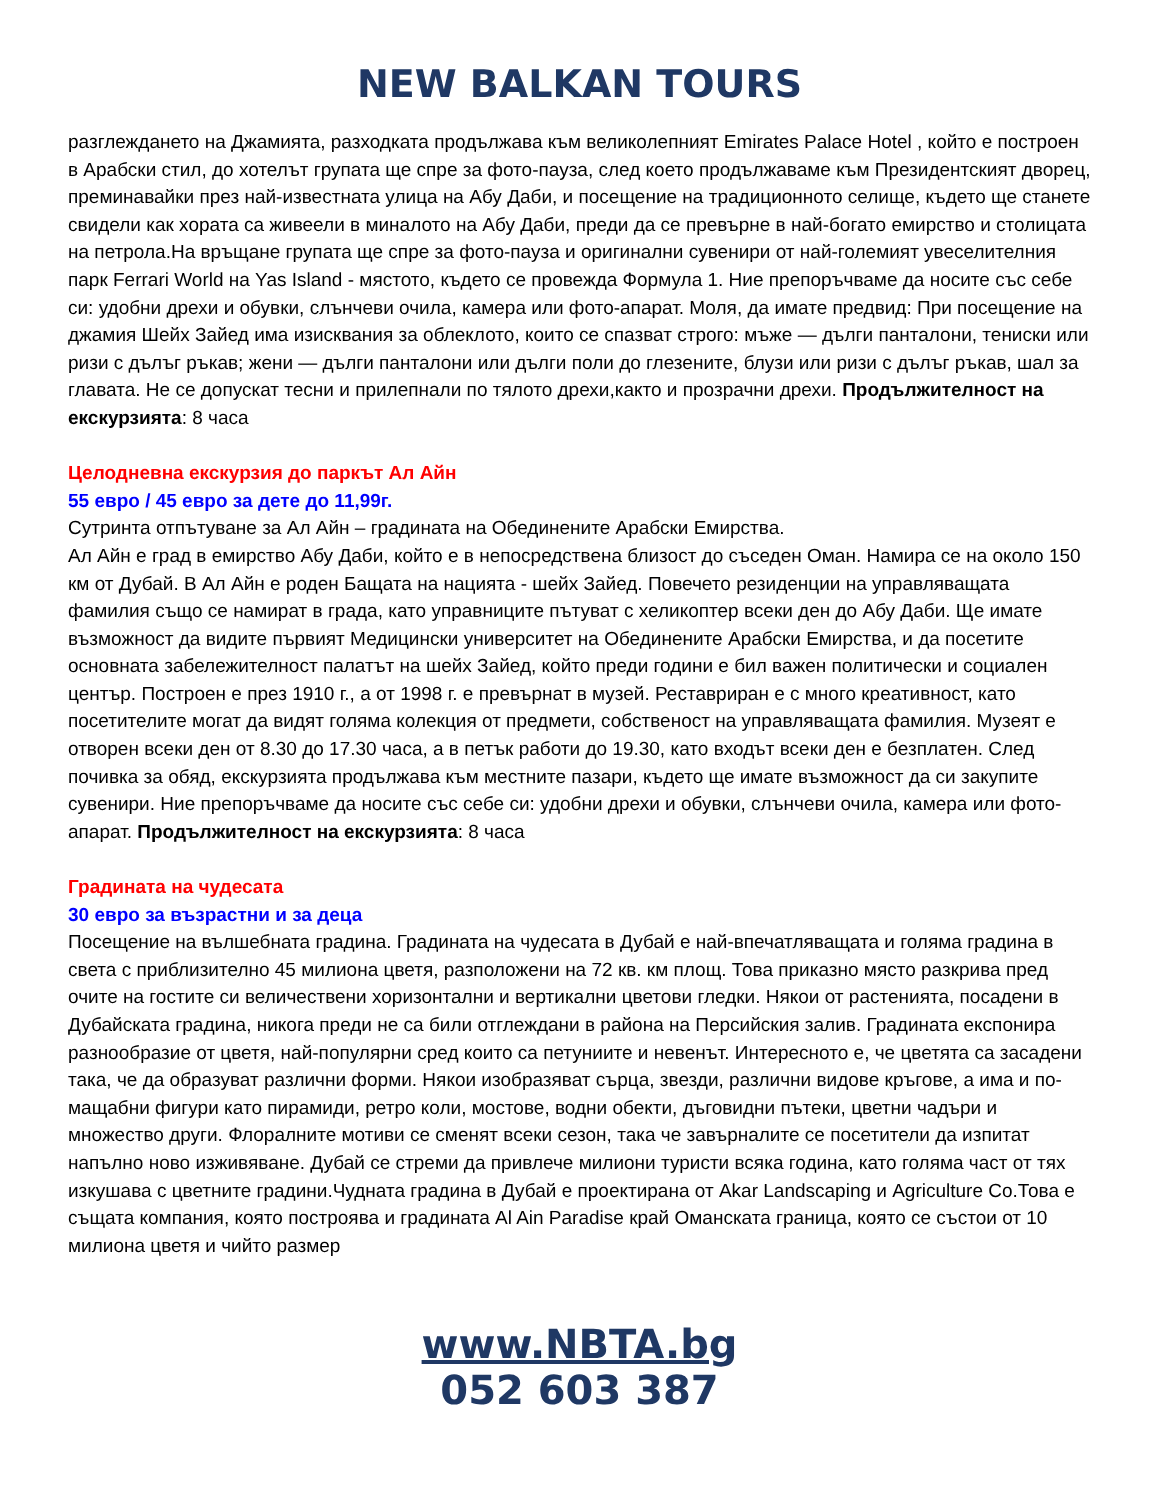NEW BALKAN TOURS
разглеждането на Джамията, разходката продължава към великолепният Emirates Palace Hotel , който е построен в Арабски стил, до хотелът групата ще спре за фото-пауза, след което продължаваме към Президентският дворец, преминавайки през най-известната улица на Абу Даби, и посещение на традиционното селище, където ще станете свидели как хората са живеели в миналото на Абу Даби, преди да се превърне в най-богато емирство и столицата на петрола.На връщане групата ще спре за фото-пауза и оригинални сувенири от най-големият увеселителния парк Ferrari World на Yas Island - мястото, където се провежда Формула 1. Ние препоръчваме да носите със себе си: удобни дрехи и обувки, слънчеви очила, камера или фото-апарат. Моля, да имате предвид: При посещение на джамия Шейх Зайед има изисквания за облеклото, които се спазват строго: мъже — дълги панталони, тениски или ризи с дълъг ръкав; жени — дълги панталони или дълги поли до глезените, блузи или ризи с дълъг ръкав, шал за главата. Не се допускат тесни и прилепнали по тялото дрехи,както и прозрачни дрехи. Продължителност на екскурзията: 8 часа
Целодневна екскурзия до паркът Ал Айн
55 евро / 45 евро за дете до 11,99г.
Сутринта отпътуване за Ал Айн – градината на Обединените Арабски Емирства.
Ал Айн е град в емирство Абу Даби, който е в непосредствена близост до съседен Оман. Намира се на около 150 км от Дубай. В Ал Айн е роден Бащата на нацията - шейх Зайед. Повечето резиденции на управляващата фамилия също се намират в града, като управниците пътуват с хеликоптер всеки ден до Абу Даби. Ще имате възможност да видите първият Медицински университет на Обединените Арабски Емирства, и да посетите основната забележителност палатът на шейх Зайед, който преди години е бил важен политически и социален център. Построен е през 1910 г., а от 1998 г. е превърнат в музей. Реставриран е с много креативност, като посетителите могат да видят голяма колекция от предмети, собственост на управляващата фамилия. Музеят е отворен всеки ден от 8.30 до 17.30 часа, а в петък работи до 19.30, като входът всеки ден е безплатен. След почивка за обяд, екскурзията продължава към местните пазари, където ще имате възможност да си закупите сувенири. Ние препоръчваме да носите със себе си: удобни дрехи и обувки, слънчеви очила, камера или фото-апарат. Продължителност на екскурзията: 8 часа
Градината на чудесата
30 евро за възрастни и за деца
Посещение на вълшебната градина. Градината на чудесата в Дубай е най-впечатляващата и голяма градина в света с приблизително 45 милиона цветя, разположени на 72 кв. км площ. Това приказно място разкрива пред очите на гостите си величествени хоризонтални и вертикални цветови гледки. Някои от растенията, посадени в Дубайската градина, никога преди не са били отглеждани в района на Персийския залив. Градината експонира разнообразие от цветя, най-популярни сред които са петуниите и невенът. Интересното е, че цветята са засадени така, че да образуват различни форми. Някои изобразяват сърца, звезди, различни видове кръгове, а има и по-мащабни фигури като пирамиди, ретро коли, мостове, водни обекти, дъговидни пътеки, цветни чадъри и множество други. Флоралните мотиви се сменят всеки сезон, така че завърналите се посетители да изпитат напълно ново изживяване. Дубай се стреми да привлече милиони туристи всяка година, като голяма част от тях изкушава с цветните градини.Чудната градина в Дубай е проектирана от Akar Landscaping и Agriculture Co.Това е същата компания, която построява и градината Al Ain Paradise край Оманската граница, която се състои от 10 милиона цветя и чийто размер
www.NBTA.bg
052 603 387